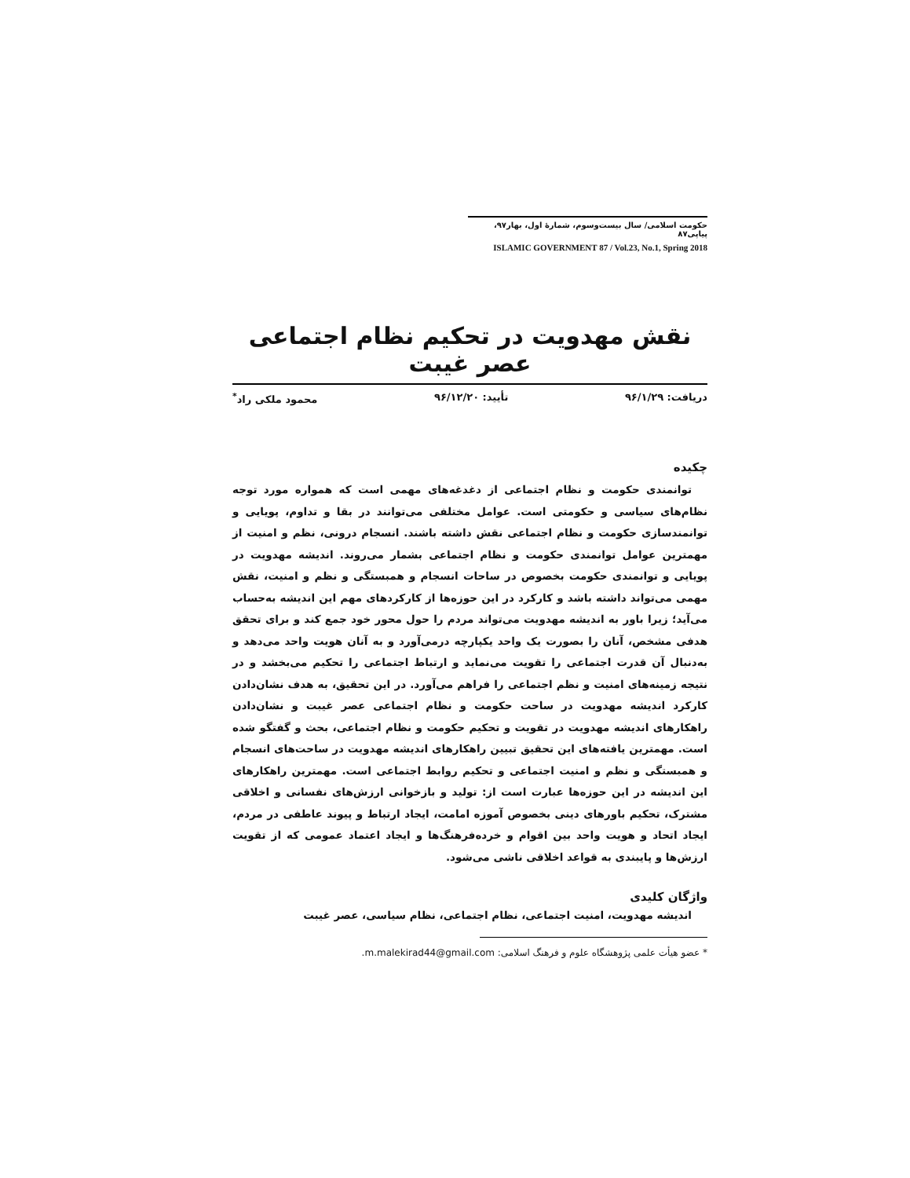حکومت اسلامی/ سال بیست‌وسوم، شمارهٔ اول، بهار۹۷، پیاپی۸۷
ISLAMIC GOVERNMENT 87 / Vol.23, No.1, Spring 2018
نقش مهدویت در تحکیم نظام اجتماعی عصر غیبت
دریافت: ۹۶/۱/۲۹ تأیید: ۹۶/۱۲/۲۰ محمود ملکی راد<sup>*</sup>
چکیده
توانمندی حکومت و نظام اجتماعی از دغدغه‌های مهمی است که همواره مورد توجه نظام‌های سیاسی و حکومتی است. عوامل مختلفی می‌توانند در بقا و تداوم، پویایی و توانمندسازی حکومت و نظام اجتماعی نقش داشته باشند. انسجام درونی، نظم و امنیت از مهمترین عوامل توانمندی حکومت و نظام اجتماعی بشمار می‌روند. اندیشه مهدویت در پویایی و توانمندی حکومت بخصوص در ساحات انسجام و همبستگی و نظم و امنیت، نقش مهمی می‌تواند داشته باشد و کارکرد در این حوزه‌ها از کارکردهای مهم این اندیشه به‌حساب می‌آید؛ زیرا باور به اندیشه مهدویت می‌تواند مردم را حول محور خود جمع کند و برای تحقق هدفی مشخص، آنان را بصورت یک واحد یکپارچه درمی‌آورد و به آنان هویت واحد می‌دهد و به‌دنبال آن قدرت اجتماعی را تقویت می‌نماید و ارتباط اجتماعی را تحکیم می‌بخشد و در نتیجه زمینه‌های امنیت و نظم اجتماعی را فراهم می‌آورد. در این تحقیق، به هدف نشان‌دادن کارکرد اندیشه مهدویت در ساحت حکومت و نظام اجتماعی عصر غیبت و نشان‌دادن راهکارهای اندیشه مهدویت در تقویت و تحکیم حکومت و نظام اجتماعی، بحث و گفتگو شده است. مهمترین یافته‌های این تحقیق تبیین راهکارهای اندیشه مهدویت در ساحت‌های انسجام و همبستگی و نظم و امنیت اجتماعی و تحکیم روابط اجتماعی است. مهمترین راهکارهای این اندیشه در این حوزه‌ها عبارت است از: تولید و بازخوانی ارزش‌های نفسانی و اخلاقی مشترک، تحکیم باورهای دینی بخصوص آموزه امامت، ایجاد ارتباط و پیوند عاطفی در مردم، ایجاد اتحاد و هویت واحد بین اقوام و خرده‌فرهنگ‌ها و ایجاد اعتماد عمومی که از تقویت ارزش‌ها و پایبندی به قواعد اخلاقی ناشی می‌شود.
واژگان کلیدی
اندیشه مهدویت، امنیت اجتماعی، نظام اجتماعی، نظام سیاسی، عصر غیبت
* عضو هیأت علمی پژوهشگاه علوم و فرهنگ اسلامی: m.malekirad44@gmail.com.